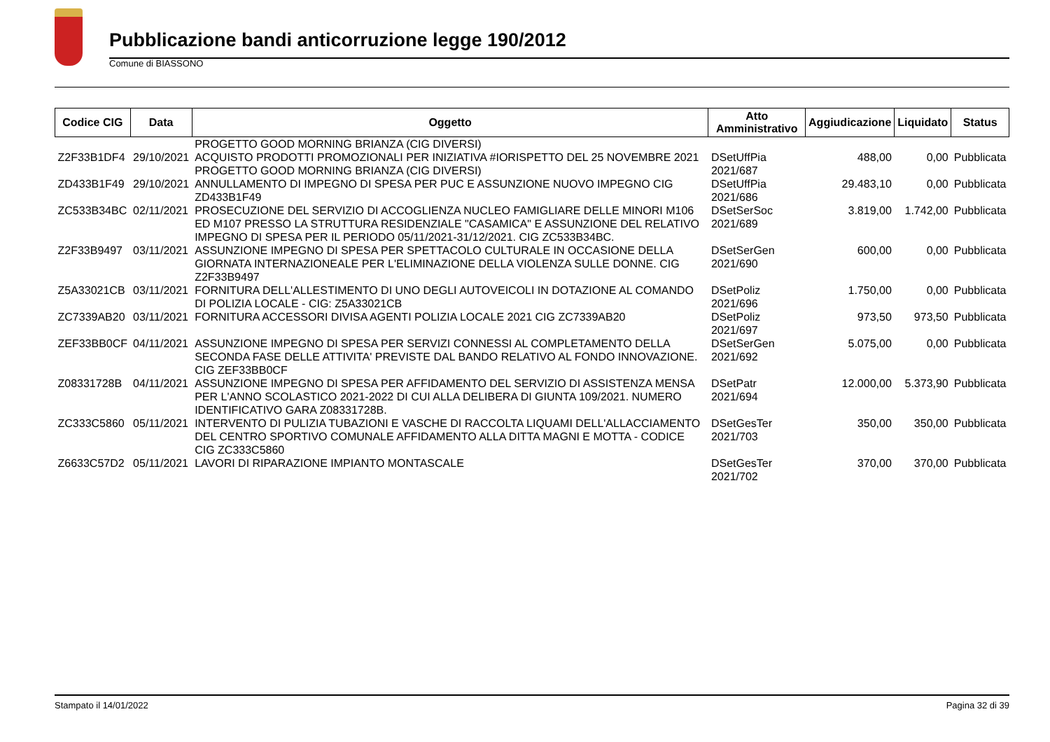Pubblicazione bandi anticorruzione legge 190/2012
Comune di BIASSONO
| Codice CIG | Data | Oggetto | Atto Amministrativo | Aggiudicazione | Liquidato | Status |
| --- | --- | --- | --- | --- | --- | --- |
| | | PROGETTO GOOD MORNING BRIANZA (CIG DIVERSI) | | | | |
| Z2F33B1DF4 | 29/10/2021 | ACQUISTO PRODOTTI PROMOZIONALI PER INIZIATIVA #IORISPETTO DEL 25 NOVEMBRE 2021 PROGETTO GOOD MORNING BRIANZA (CIG DIVERSI) | DSetUffPia 2021/687 | 488,00 | 0,00 | Pubblicata |
| ZD433B1F49 | 29/10/2021 | ANNULLAMENTO DI IMPEGNO DI SPESA PER PUC E ASSUNZIONE NUOVO IMPEGNO CIG ZD433B1F49 | DSetUffPia 2021/686 | 29.483,10 | 0,00 | Pubblicata |
| ZC533B34BC | 02/11/2021 | PROSECUZIONE DEL SERVIZIO DI ACCOGLIENZA NUCLEO FAMIGLIARE DELLE MINORI M106 ED M107 PRESSO LA STRUTTURA RESIDENZIALE "CASAMICA" E ASSUNZIONE DEL RELATIVO IMPEGNO DI SPESA PER IL PERIODO 05/11/2021-31/12/2021. CIG ZC533B34BC. | DSetSerSoc 2021/689 | 3.819,00 | 1.742,00 | Pubblicata |
| Z2F33B9497 | 03/11/2021 | ASSUNZIONE IMPEGNO DI SPESA PER SPETTACOLO CULTURALE IN OCCASIONE DELLA GIORNATA INTERNAZIONEALE PER L'ELIMINAZIONE DELLA VIOLENZA SULLE DONNE. CIG Z2F33B9497 | DSetSerGen 2021/690 | 600,00 | 0,00 | Pubblicata |
| Z5A33021CB | 03/11/2021 | FORNITURA DELL'ALLESTIMENTO DI UNO DEGLI AUTOVEICOLI IN DOTAZIONE AL COMANDO DI POLIZIA LOCALE - CIG: Z5A33021CB | DSetPoliz 2021/696 | 1.750,00 | 0,00 | Pubblicata |
| ZC7339AB20 | 03/11/2021 | FORNITURA ACCESSORI DIVISA AGENTI POLIZIA LOCALE 2021 CIG ZC7339AB20 | DSetPoliz 2021/697 | 973,50 | 973,50 | Pubblicata |
| ZEF33BB0CF | 04/11/2021 | ASSUNZIONE IMPEGNO DI SPESA PER SERVIZI CONNESSI AL COMPLETAMENTO DELLA SECONDA FASE DELLE ATTIVITA' PREVISTE DAL BANDO RELATIVO AL FONDO INNOVAZIONE. CIG ZEF33BB0CF | DSetSerGen 2021/692 | 5.075,00 | 0,00 | Pubblicata |
| Z08331728B | 04/11/2021 | ASSUNZIONE IMPEGNO DI SPESA PER AFFIDAMENTO DEL SERVIZIO DI ASSISTENZA MENSA PER L'ANNO SCOLASTICO 2021-2022 DI CUI ALLA DELIBERA DI GIUNTA 109/2021. NUMERO IDENTIFICATIVO GARA Z08331728B. | DSetPatr 2021/694 | 12.000,00 | 5.373,90 | Pubblicata |
| ZC333C5860 | 05/11/2021 | INTERVENTO DI PULIZIA TUBAZIONI E VASCHE DI RACCOLTA LIQUAMI DELL'ALLACCIAMENTO DEL CENTRO SPORTIVO COMUNALE AFFIDAMENTO ALLA DITTA MAGNI E MOTTA - CODICE CIG ZC333C5860 | DSetGesTer 2021/703 | 350,00 | 350,00 | Pubblicata |
| Z6633C57D2 | 05/11/2021 | LAVORI DI RIPARAZIONE IMPIANTO MONTASCALE | DSetGesTer 2021/702 | 370,00 | 370,00 | Pubblicata |
Stampato il 14/01/2022 Pagina 32 di 39